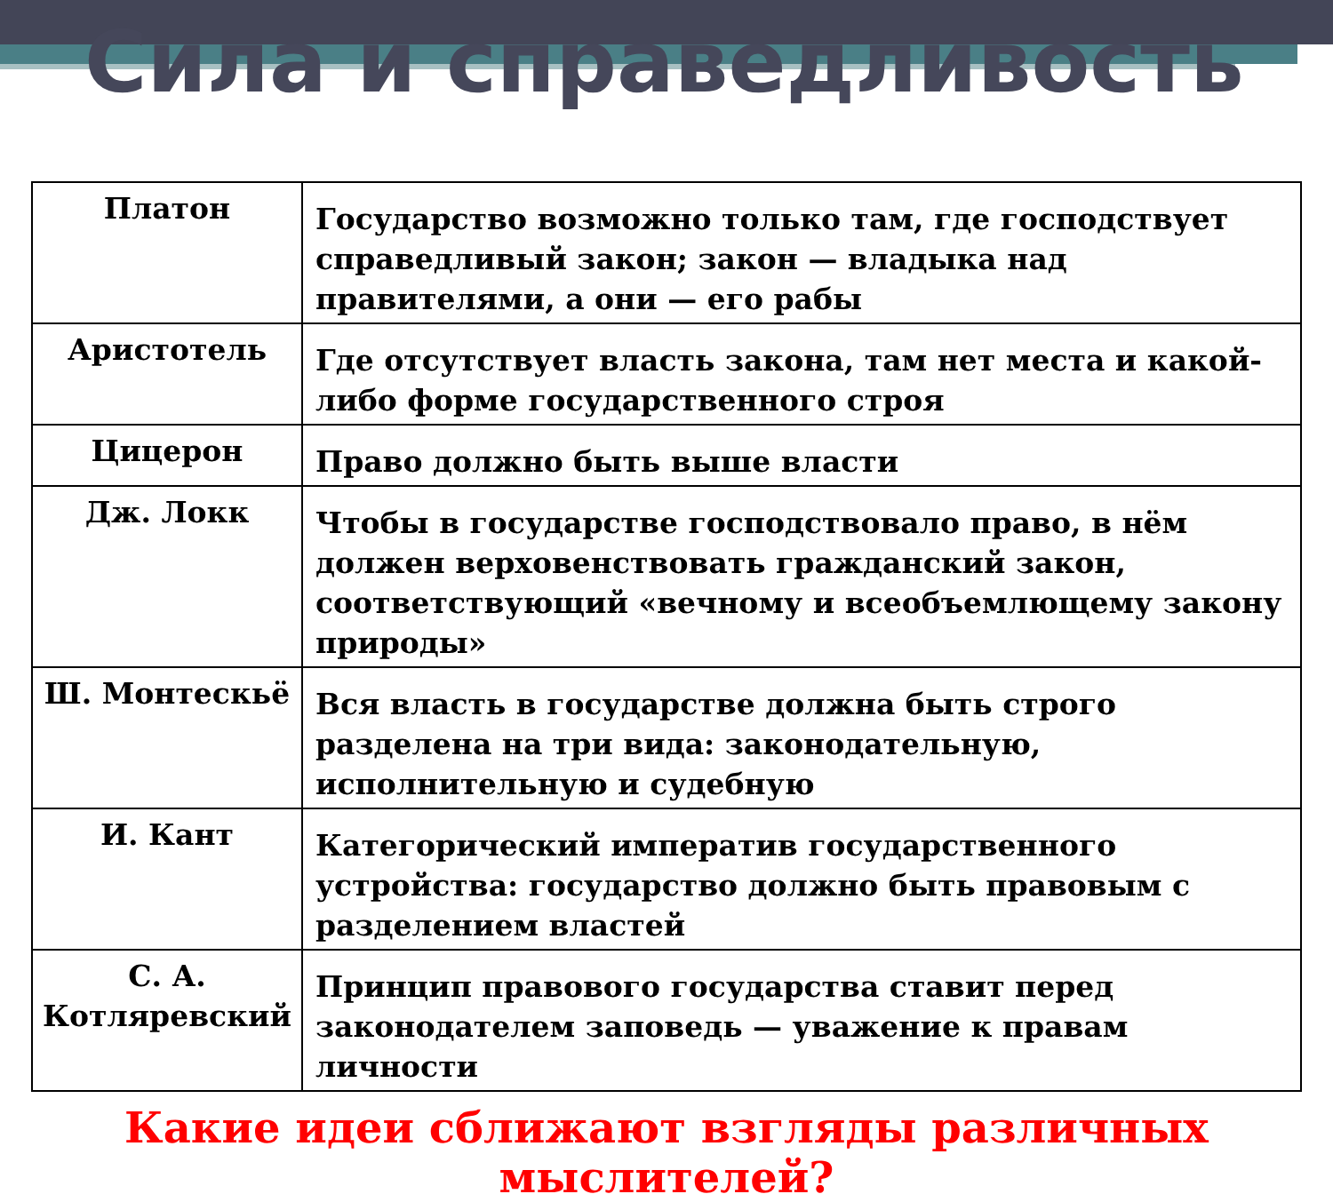Сила и справедливость
| Платон | Государство возможно только там, где господствует справедливый закон; закон — владыка над правителями, а они — его рабы |
| Аристотель | Где отсутствует власть закона, там нет места и какой-либо форме государственного строя |
| Цицерон | Право должно быть выше власти |
| Дж. Локк | Чтобы в государстве господствовало право, в нём должен верховенствовать гражданский закон, соответствующий «вечному и всеобъемлющему закону природы» |
| Ш. Монтескьё | Вся власть в государстве должна быть строго разделена на три вида: законодательную, исполнительную и судебную |
| И. Кант | Категорический императив государственного устройства: государство должно быть правовым с разделением властей |
| С. А. Котляревский | Принцип правового государства ставит перед законодателем заповедь — уважение к правам личности |
Какие идеи сближают взгляды различных мыслителей?